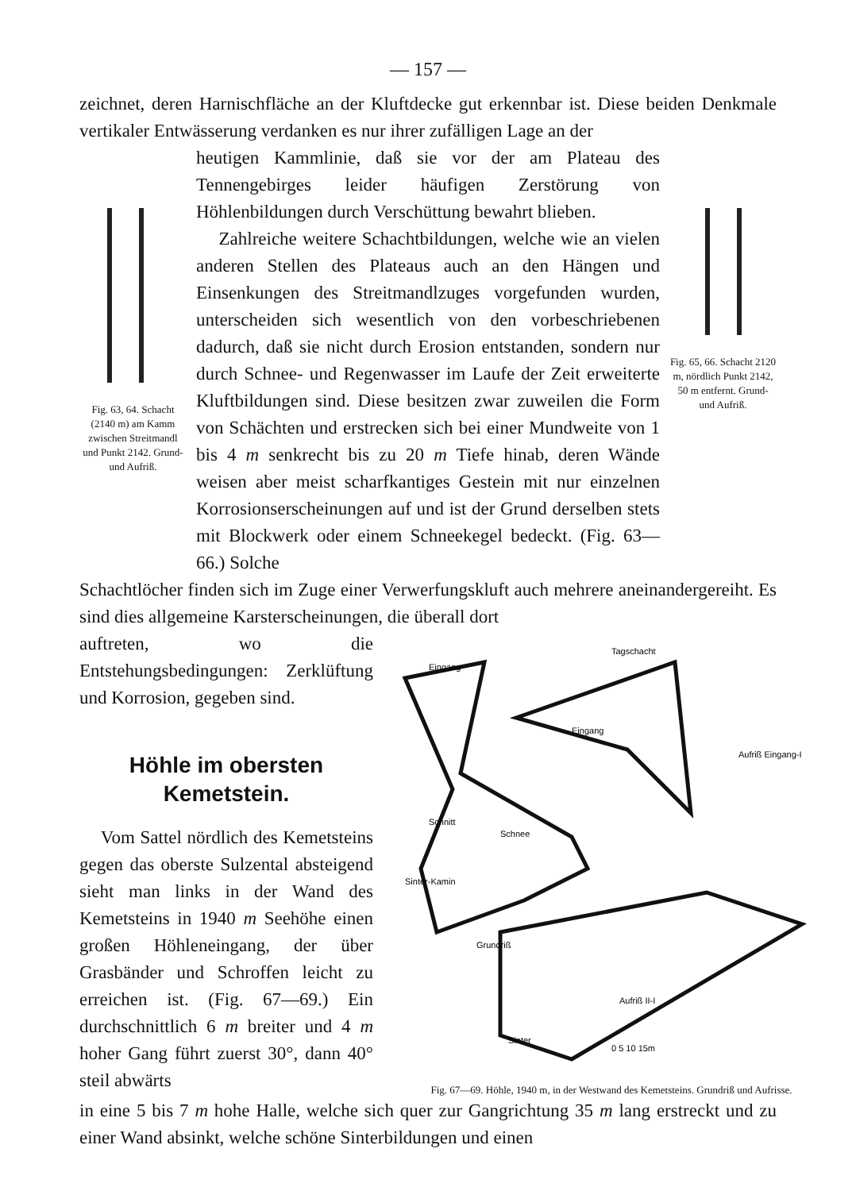— 157 —
zeichnet, deren Harnischfläche an der Kluftdecke gut erkennbar ist. Diese beiden Denkmale vertikaler Entwässerung verdanken es nur ihrer zufälligen Lage an der
Fig. 63, 64. Schacht (2140 m) am Kamm zwischen Streitmandl und Punkt 2142. Grund- und Aufriß.
heutigen Kammlinie, daß sie vor der am Plateau des Tennengebirges leider häufigen Zerstörung von Höhlenbildungen durch Verschüttung bewahrt blieben.
Zahlreiche weitere Schachtbildungen, welche wie an vielen anderen Stellen des Plateaus auch an den Hängen und Einsenkungen des Streitmandlzuges vorgefunden wurden, unterscheiden sich wesentlich von den vorbeschriebenen dadurch, daß sie nicht durch Erosion entstanden, sondern nur durch Schnee- und Regenwasser im Laufe der Zeit erweiterte Kluftbildungen sind. Diese besitzen zwar zuweilen die Form von Schächten und erstrecken sich bei einer Mundweite von 1 bis 4 m senkrecht bis zu 20 m Tiefe hinab, deren Wände weisen aber meist scharfkantiges Gestein mit nur einzelnen Korrosionserscheinungen auf und ist der Grund derselben stets mit Blockwerk oder einem Schneekegel bedeckt. (Fig. 63—66.) Solche
Fig. 65, 66. Schacht 2120 m, nördlich Punkt 2142, 50 m entfernt. Grund- und Aufriß.
Schachtlöcher finden sich im Zuge einer Verwerfungskluft auch mehrere aneinandergereiht. Es sind dies allgemeine Karsterscheinungen, die überall dort
auftreten, wo die Entstehungsbedingungen: Zerklüftung und Korrosion, gegeben sind.
Höhle im obersten Kemetstein.
Vom Sattel nördlich des Kemetsteins gegen das oberste Sulzental absteigend sieht man links in der Wand des Kemetsteins in 1940 m Seehöhe einen großen Höhleneingang, der über Grasbänder und Schroffen leicht zu erreichen ist. (Fig. 67—69.) Ein durchschnittlich 6 m breiter und 4 m hoher Gang führt zuerst 30°, dann 40° steil abwärts
Eingang
Tagschacht
Eingang
Aufriß Eingang-I
Schnitt
Schnee
Sinter-Kamin
Grundriß
Aufriß II-I
Sinter
0 5 10 15m
Fig. 67—69. Höhle, 1940 m, in der Westwand des Kemetsteins. Grundriß und Aufrisse.
in eine 5 bis 7 m hohe Halle, welche sich quer zur Gangrichtung 35 m lang erstreckt und zu einer Wand absinkt, welche schöne Sinterbildungen und einen